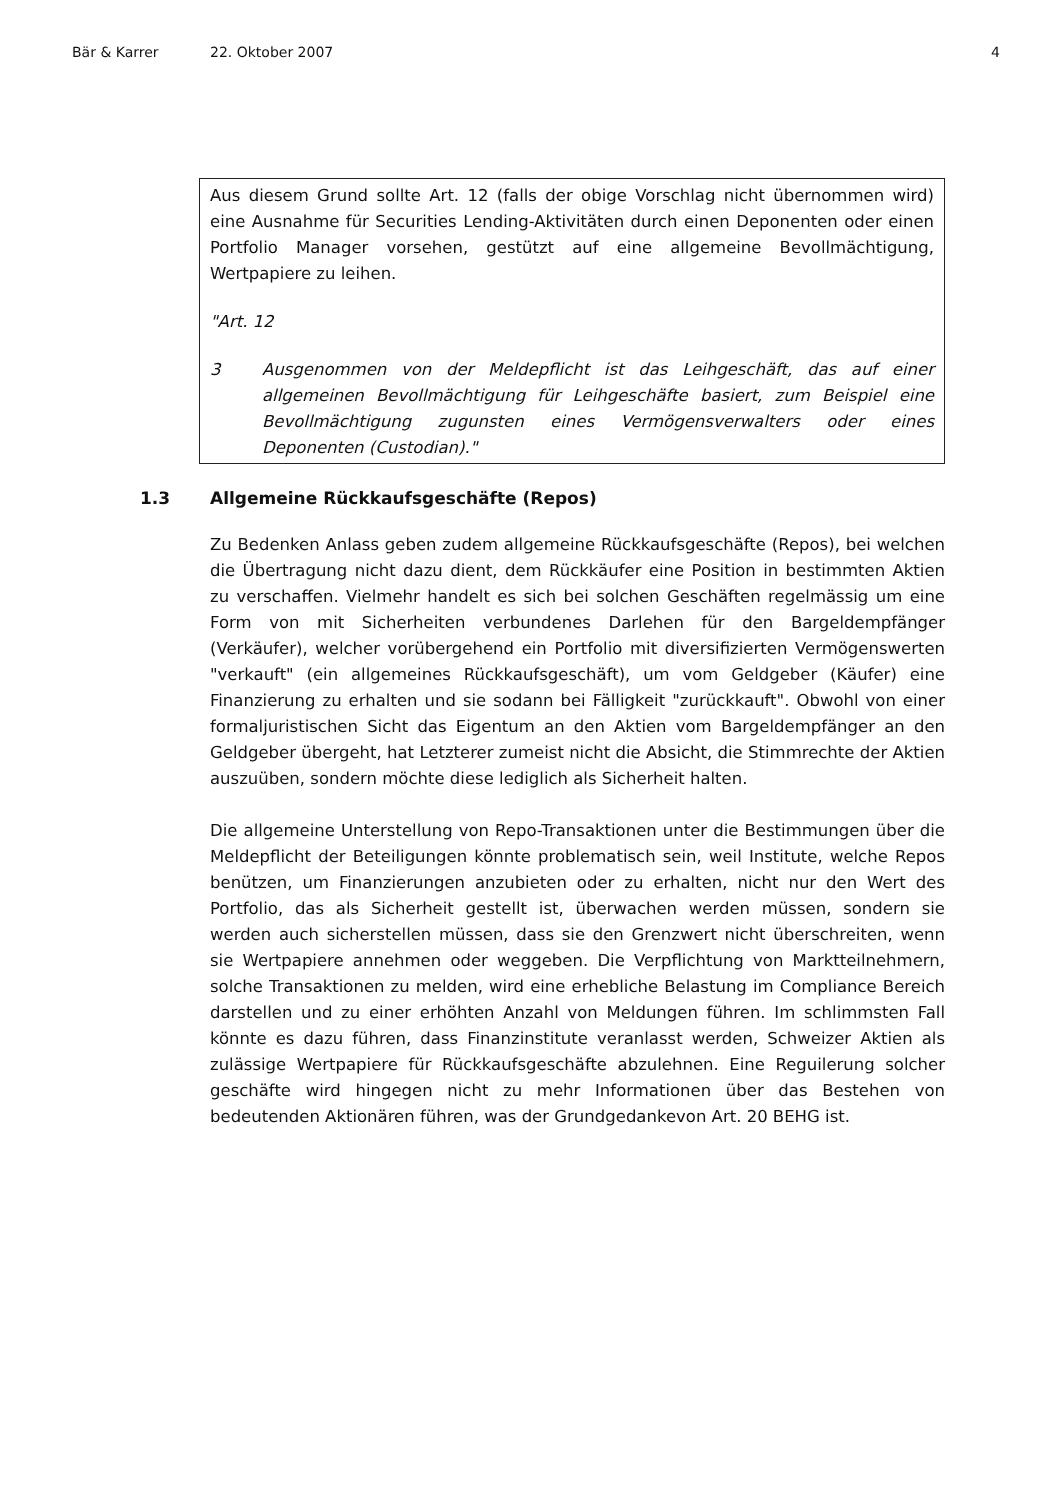Bär & Karrer 22. Oktober 2007 4
Aus diesem Grund sollte Art. 12 (falls der obige Vorschlag nicht übernommen wird) eine Ausnahme für Securities Lending-Aktivitäten durch einen Deponenten oder einen Portfolio Manager vorsehen, gestützt auf eine allgemeine Bevollmächtigung, Wertpapiere zu leihen.
"Art. 12
3 Ausgenommen von der Meldepflicht ist das Leihgeschäft, das auf einer allgemeinen Bevollmächtigung für Leihgeschäfte basiert, zum Beispiel eine Bevollmächtigung zugunsten eines Vermögensverwalters oder eines Deponenten (Custodian)."
1.3 Allgemeine Rückkaufsgeschäfte (Repos)
Zu Bedenken Anlass geben zudem allgemeine Rückkaufsgeschäfte (Repos), bei welchen die Übertragung nicht dazu dient, dem Rückkäufer eine Position in bestimmten Aktien zu verschaffen. Vielmehr handelt es sich bei solchen Geschäften regelmässig um eine Form von mit Sicherheiten verbundenes Darlehen für den Bargeldempfänger (Verkäufer), welcher vorübergehend ein Portfolio mit diversifizierten Vermögenswerten "verkauft" (ein allgemeines Rückkaufsgeschäft), um vom Geldgeber (Käufer) eine Finanzierung zu erhalten und sie sodann bei Fälligkeit "zurückkauft". Obwohl von einer formaljuristischen Sicht das Eigentum an den Aktien vom Bargeldempfänger an den Geldgeber übergeht, hat Letzterer zumeist nicht die Absicht, die Stimmrechte der Aktien auszuüben, sondern möchte diese lediglich als Sicherheit halten.
Die allgemeine Unterstellung von Repo-Transaktionen unter die Bestimmungen über die Meldepflicht der Beteiligungen könnte problematisch sein, weil Institute, welche Repos benützen, um Finanzierungen anzubieten oder zu erhalten, nicht nur den Wert des Portfolio, das als Sicherheit gestellt ist, überwachen werden müssen, sondern sie werden auch sicherstellen müssen, dass sie den Grenzwert nicht überschreiten, wenn sie Wertpapiere annehmen oder weggeben. Die Verpflichtung von Marktteilnehmern, solche Transaktionen zu melden, wird eine erhebliche Belastung im Compliance Bereich darstellen und zu einer erhöhten Anzahl von Meldungen führen. Im schlimmsten Fall könnte es dazu führen, dass Finanzinstitute veranlasst werden, Schweizer Aktien als zulässige Wertpapiere für Rückkaufsgeschäfte abzulehnen. Eine Reguilerung solcher geschäfte wird hingegen nicht zu mehr Informationen über das Bestehen von bedeutenden Aktionären führen, was der Grundgedankevon Art. 20 BEHG ist.